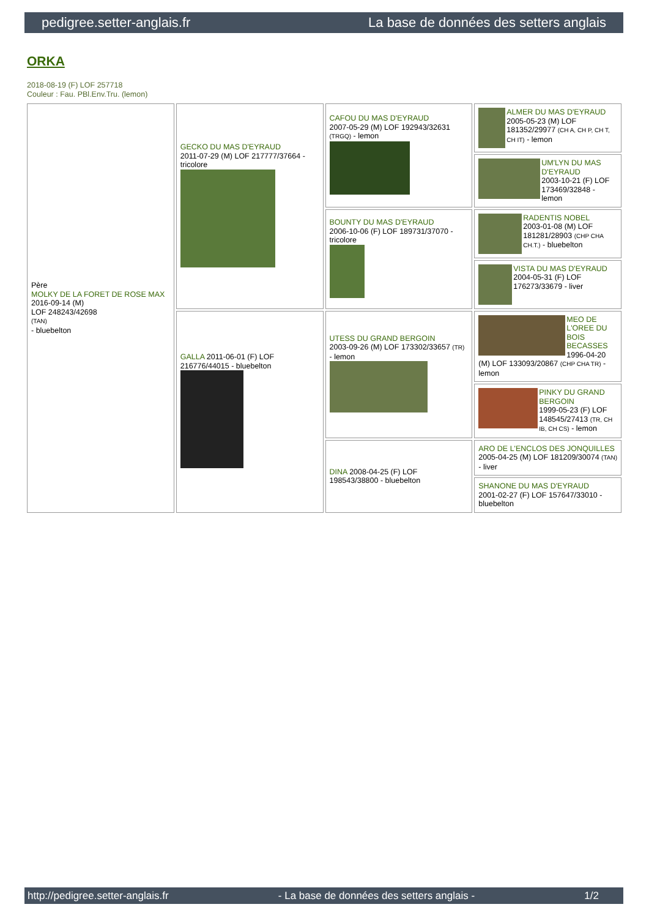pedigree.setter-anglais.fr La base de données des setters anglais
ORKA
2018-08-19 (F) LOF 257718
Couleur : Fau. PBl.Env.Tru. (lemon)
| Père MOLKY DE LA FORET DE ROSE MAX 2016-09-14 (M) LOF 248243/42698 (TAN) - bluebelton | GECKO DU MAS D'EYRAUD 2011-07-29 (M) LOF 217777/37664 - tricolore | CAFOU DU MAS D'EYRAUD 2007-05-29 (M) LOF 192943/32631 (TRGQ) - lemon | ALMER DU MAS D'EYRAUD 2005-05-23 (M) LOF 181352/29977 (CH A, CH P, CH T, CH IT) - lemon |
| | | | UM'LYN DU MAS D'EYRAUD 2003-10-21 (F) LOF 173469/32848 - lemon |
| | | BOUNTY DU MAS D'EYRAUD 2006-10-06 (F) LOF 189731/37070 - tricolore | RADENTIS NOBEL 2003-01-08 (M) LOF 181281/28903 (CHP CHA CH.T.) - bluebelton |
| | | | VISTA DU MAS D'EYRAUD 2004-05-31 (F) LOF 176273/33679 - liver |
| | GALLA 2011-06-01 (F) LOF 216776/44015 - bluebelton | UTESS DU GRAND BERGOIN 2003-09-26 (M) LOF 173302/33657 (TR) - lemon | MEO DE L'OREE DU BOIS BECASSES 1996-04-20 (M) LOF 133093/20867 (CHP CHA TR) - lemon |
| | | | PINKY DU GRAND BERGOIN 1999-05-23 (F) LOF 148545/27413 (TR, CH IB, CH CS) - lemon |
| | | DINA 2008-04-25 (F) LOF 198543/38800 - bluebelton | ARO DE L'ENCLOS DES JONQUILLES 2005-04-25 (M) LOF 181209/30074 (TAN) - liver |
| | | | SHANONE DU MAS D'EYRAUD 2001-02-27 (F) LOF 157647/33010 - bluebelton |
http://pedigree.setter-anglais.fr - La base de données des setters anglais - 1/2